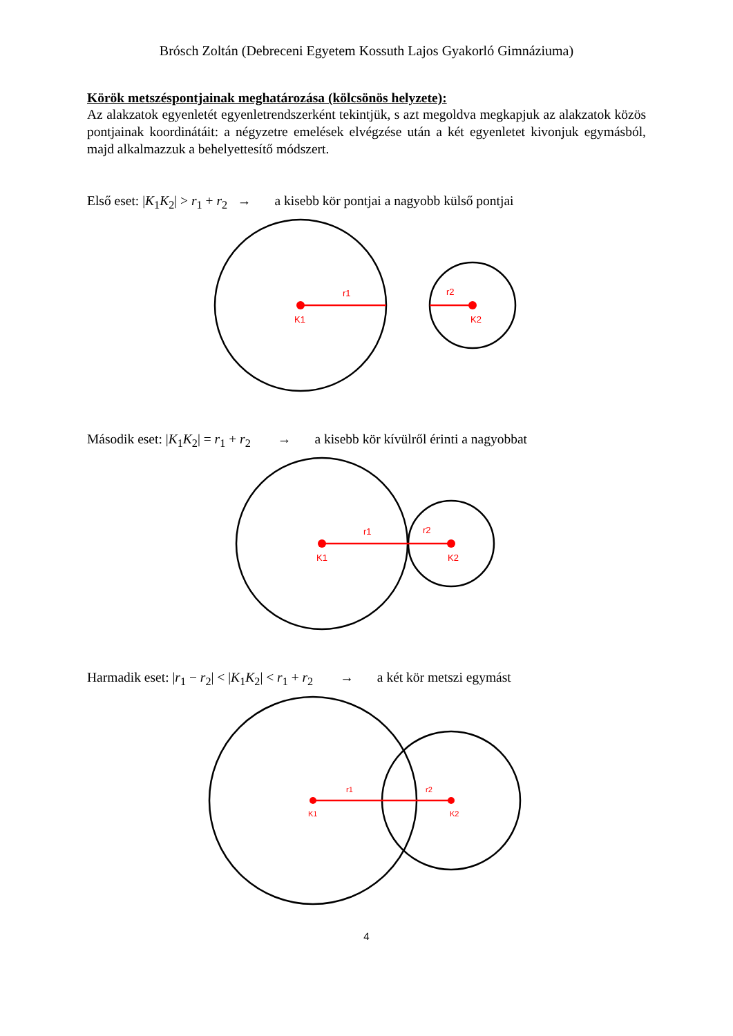Brósch Zoltán (Debreceni Egyetem Kossuth Lajos Gyakorló Gimnáziuma)
Körök metszéspontjainak meghatározása (kölcsönös helyzete):
Az alakzatok egyenletét egyenletrendszerként tekintjük, s azt megoldva megkapjuk az alakzatok közös pontjainak koordinátáit: a négyzetre emelések elvégzése után a két egyenletet kivonjuk egymásból, majd alkalmazzuk a behelyettesítő módszert.
Első eset: |K<sub>1</sub>K<sub>2</sub>| > r<sub>1</sub> + r<sub>2</sub> → a kisebb kör pontjai a nagyobb külső pontjai
r1
K1
r2
K2
Második eset: |K<sub>1</sub>K<sub>2</sub>| = r<sub>1</sub> + r<sub>2</sub> → a kisebb kör kívülről érinti a nagyobbat
r1
K1
r2
K2
Harmadik eset: |r<sub>1</sub> − r<sub>2</sub>| < |K<sub>1</sub>K<sub>2</sub>| < r<sub>1</sub> + r<sub>2</sub> → a két kör metszi egymást
r1
K1
r2
K2
4